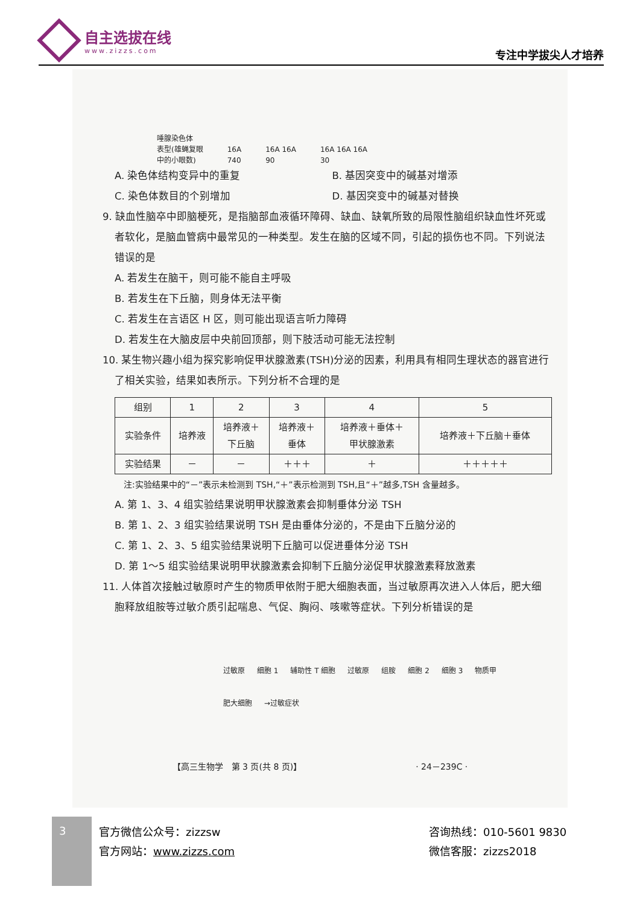自主选拔在线
www.zizzs.com
专注中学拔尖人才培养
唾腺染色体
表型(雄蝇复眼
中的小眼数)
16A
740
16A 16A
90
16A 16A 16A
30
A. 染色体结构变异中的重复 B. 基因突变中的碱基对增添
C. 染色体数目的个别增加 D. 基因突变中的碱基对替换
9. 缺血性脑卒中即脑梗死，是指脑部血液循环障碍、缺血、缺氧所致的局限性脑组织缺血性坏死或者软化，是脑血管病中最常见的一种类型。发生在脑的区域不同，引起的损伤也不同。下列说法错误的是
A. 若发生在脑干，则可能不能自主呼吸
B. 若发生在下丘脑，则身体无法平衡
C. 若发生在言语区 H 区，则可能出现语言听力障碍
D. 若发生在大脑皮层中央前回顶部，则下肢活动可能无法控制
10. 某生物兴趣小组为探究影响促甲状腺激素(TSH)分泌的因素，利用具有相同生理状态的器官进行了相关实验，结果如表所示。下列分析不合理的是
| 组别 | 1 | 2 | 3 | 4 | 5 |
| 实验条件 | 培养液 | 培养液＋ 下丘脑 | 培养液＋ 垂体 | 培养液＋垂体＋ 甲状腺激素 | 培养液＋下丘脑＋垂体 |
| 实验结果 | － | － | ＋＋＋ | ＋ | ＋＋＋＋＋ |
注:实验结果中的“－”表示未检测到 TSH,“＋”表示检测到 TSH,且“＋”越多,TSH 含量越多。
A. 第 1、3、4 组实验结果说明甲状腺激素会抑制垂体分泌 TSH
B. 第 1、2、3 组实验结果说明 TSH 是由垂体分泌的，不是由下丘脑分泌的
C. 第 1、2、3、5 组实验结果说明下丘脑可以促进垂体分泌 TSH
D. 第 1～5 组实验结果说明甲状腺激素会抑制下丘脑分泌促甲状腺激素释放激素
11. 人体首次接触过敏原时产生的物质甲依附于肥大细胞表面，当过敏原再次进入人体后，肥大细胞释放组胺等过敏介质引起喘息、气促、胸闷、咳嗽等症状。下列分析错误的是
过敏原 细胞 1 辅助性 T 细胞 过敏原 组胺 细胞 2 细胞 3 物质甲 肥大细胞 →过敏症状
【高三生物学　第 3 页(共 8 页)】　　　　　　　　　　　　　　· 24－239C ·
3 官方微信公众号：zizzsw
官方网站：www.zizzs.com
咨询热线：010-5601 9830
微信客服：zizzs2018